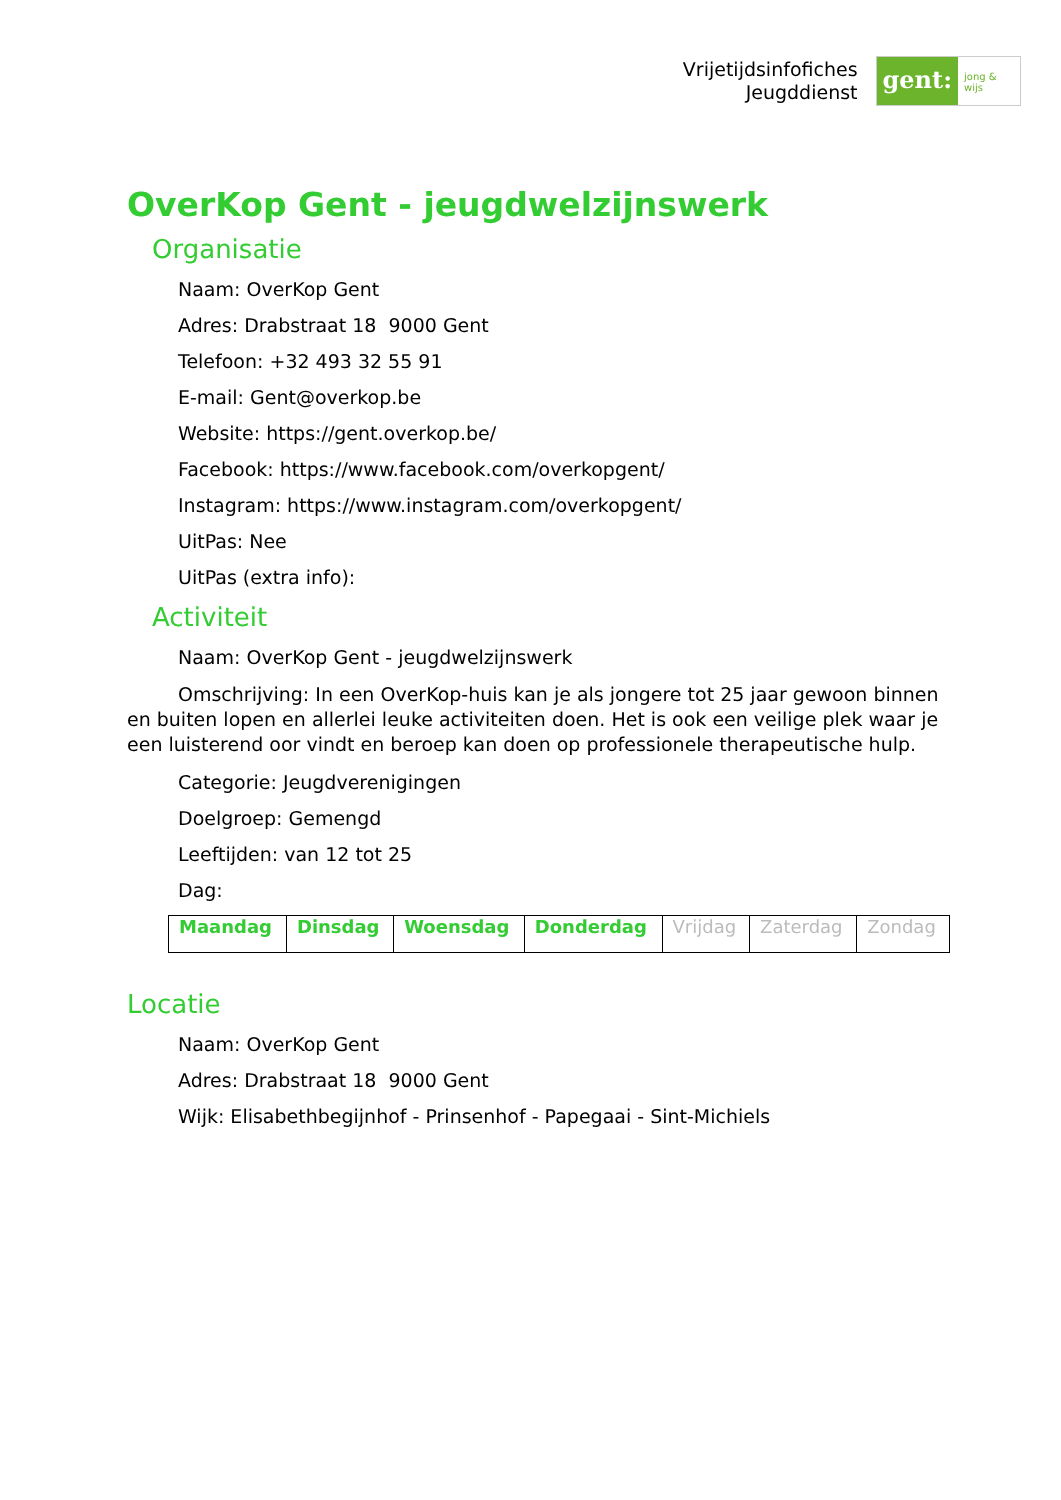Vrijetijdsinfofiches
Jeugddienst
gent:
jong & wijs
OverKop Gent - jeugdwelzijnswerk
Organisatie
Naam: OverKop Gent
Adres: Drabstraat 18 9000 Gent
Telefoon: +32 493 32 55 91
E-mail: Gent@overkop.be
Website: https://gent.overkop.be/
Facebook: https://www.facebook.com/overkopgent/
Instagram: https://www.instagram.com/overkopgent/
UitPas: Nee
UitPas (extra info):
Activiteit
Naam: OverKop Gent - jeugdwelzijnswerk
Omschrijving: In een OverKop-huis kan je als jongere tot 25 jaar gewoon binnen en buiten lopen en allerlei leuke activiteiten doen. Het is ook een veilige plek waar je een luisterend oor vindt en beroep kan doen op professionele therapeutische hulp.
Categorie: Jeugdverenigingen
Doelgroep: Gemengd
Leeftijden: van 12 tot 25
Dag:
| Maandag | Dinsdag | Woensdag | Donderdag | Vrijdag | Zaterdag | Zondag |
Locatie
Naam: OverKop Gent
Adres: Drabstraat 18 9000 Gent
Wijk: Elisabethbegijnhof - Prinsenhof - Papegaai - Sint-Michiels